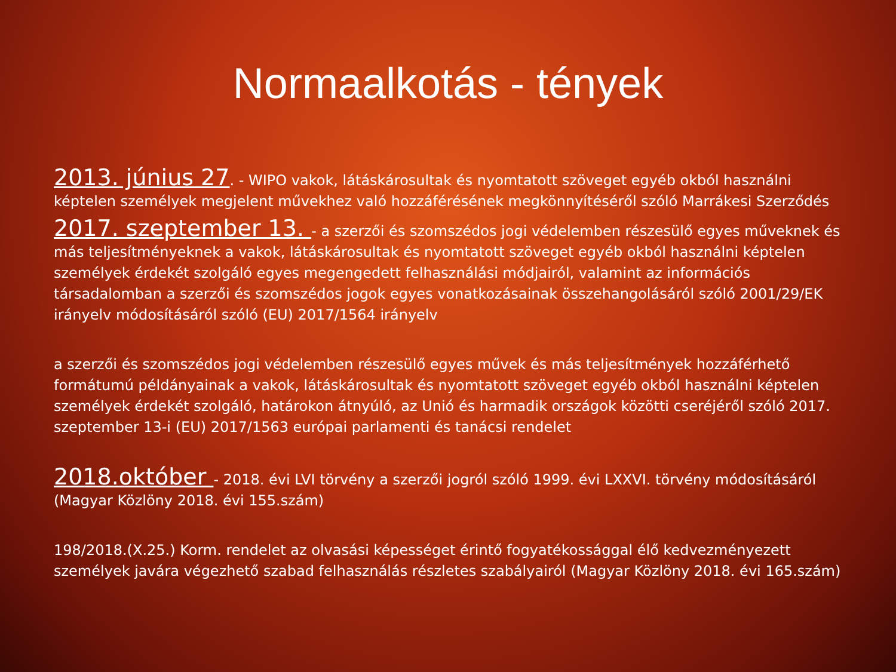Normaalkotás - tények
2013. június 27. - WIPO vakok, látáskárosultak és nyomtatott szöveget egyéb okból használni képtelen személyek megjelent művekhez való hozzáférésének megkönnyítéséről szóló Marrákesi Szerződés
2017. szeptember 13. - a szerzői és szomszédos jogi védelemben részesülő egyes műveknek és más teljesítményeknek a vakok, látáskárosultak és nyomtatott szöveget egyéb okból használni képtelen személyek érdekét szolgáló egyes megengedett felhasználási módjairól, valamint az információs társadalomban a szerzői és szomszédos jogok egyes vonatkozásainak összehangolásáról szóló 2001/29/EK irányelv módosításáról szóló (EU) 2017/1564 irányelv
a szerzői és szomszédos jogi védelemben részesülő egyes művek és más teljesítmények hozzáférhető formátumú példányainak a vakok, látáskárosultak és nyomtatott szöveget egyéb okból használni képtelen személyek érdekét szolgáló, határokon átnyúló, az Unió és harmadik országok közötti cseréjéről szóló 2017. szeptember 13-i (EU) 2017/1563 európai parlamenti és tanácsi rendelet
2018.október - 2018. évi LVI törvény a szerzői jogról szóló 1999. évi LXXVI. törvény módosításáról (Magyar Közlöny 2018. évi 155.szám)
198/2018.(X.25.) Korm. rendelet az olvasási képességet érintő fogyatékossággal élő kedvezményezett személyek javára végezhető szabad felhasználás részletes szabályairól (Magyar Közlöny 2018. évi 165.szám)